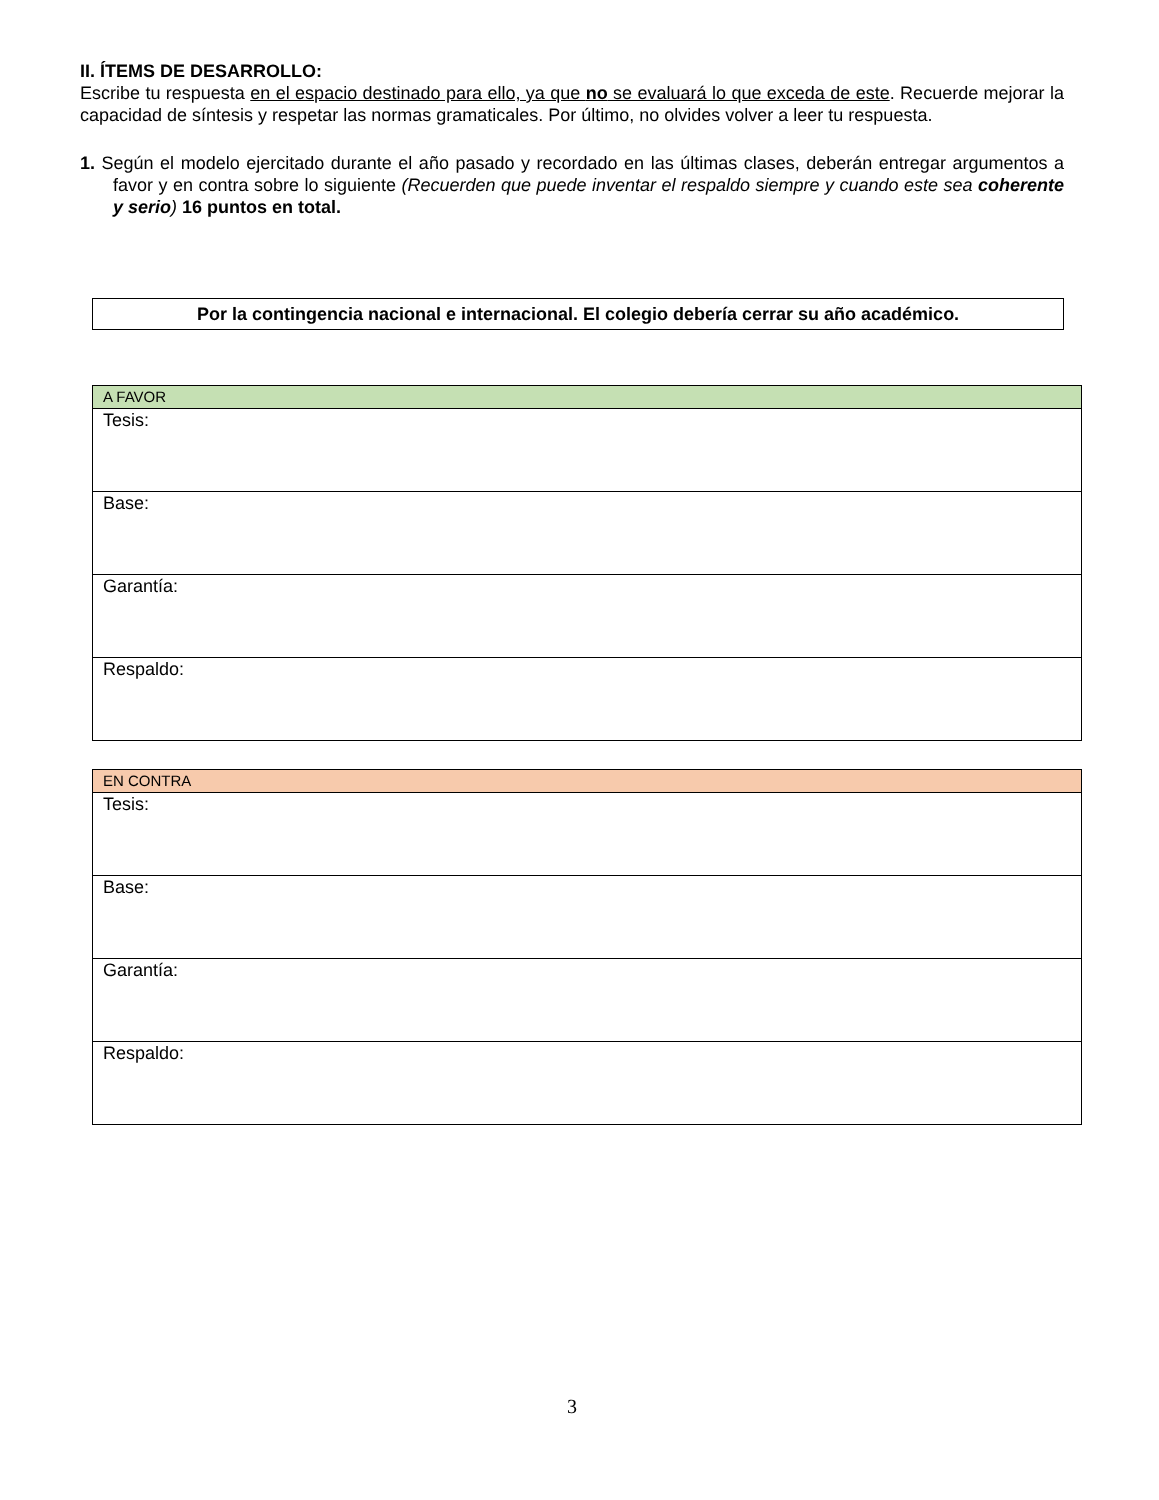II. ÍTEMS DE DESARROLLO:
Escribe tu respuesta en el espacio destinado para ello, ya que no se evaluará lo que exceda de este. Recuerde mejorar la capacidad de síntesis y respetar las normas gramaticales. Por último, no olvides volver a leer tu respuesta.
1. Según el modelo ejercitado durante el año pasado y recordado en las últimas clases, deberán entregar argumentos a favor y en contra sobre lo siguiente (Recuerden que puede inventar el respaldo siempre y cuando este sea coherente y serio) 16 puntos en total.
Por la contingencia nacional e internacional. El colegio debería cerrar su año académico.
| A FAVOR |
| Tesis: |
| Base: |
| Garantía: |
| Respaldo: |
| EN CONTRA |
| Tesis: |
| Base: |
| Garantía: |
| Respaldo: |
3